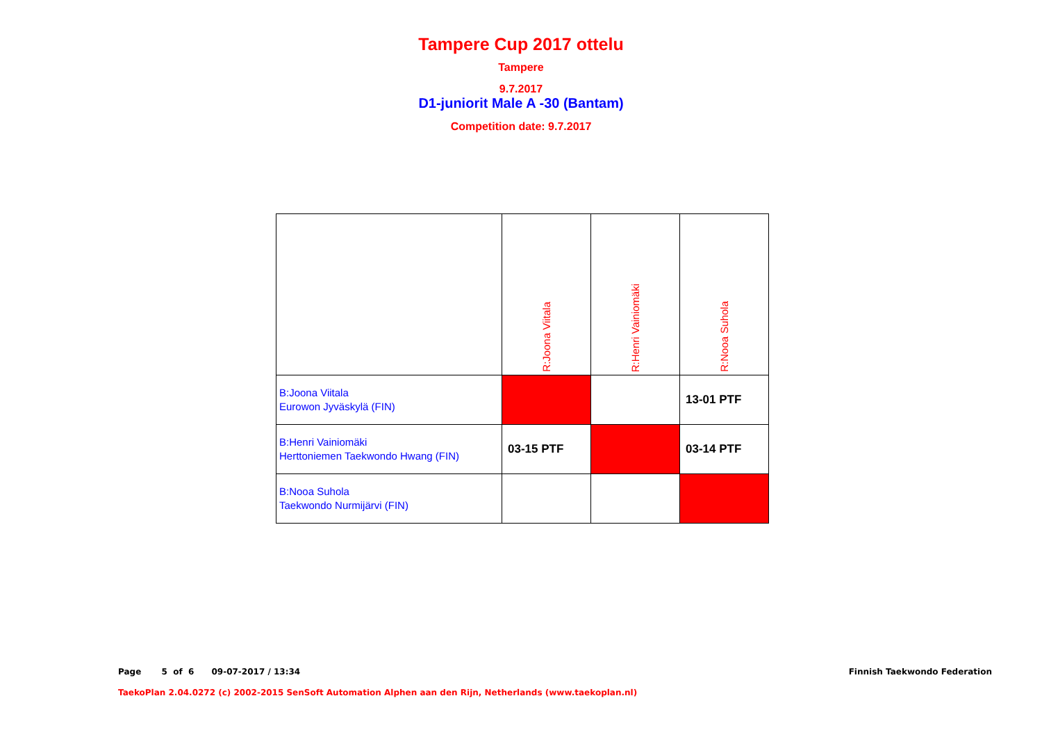Tampere Cup 2017 ottelu
Tampere
9.7.2017
D1-juniorit Male A -30 (Bantam)
Competition date: 9.7.2017
| | R:Joona Viitala | R:Henri Vainiomäki | R:Nooa Suhola |
| B:Joona Viitala Eurowon Jyväskylä (FIN) | | | 13-01 PTF |
| B:Henri Vainiomäki Herttoniemen Taekwondo Hwang (FIN) | 03-15 PTF | | 03-14 PTF |
| B:Nooa Suhola Taekwondo Nurmijärvi (FIN) | | | |
Page 5 of 6 09-07-2017 / 13:34
Finnish Taekwondo Federation
TaekoPlan 2.04.0272 (c) 2002-2015 SenSoft Automation Alphen aan den Rijn, Netherlands (www.taekoplan.nl)